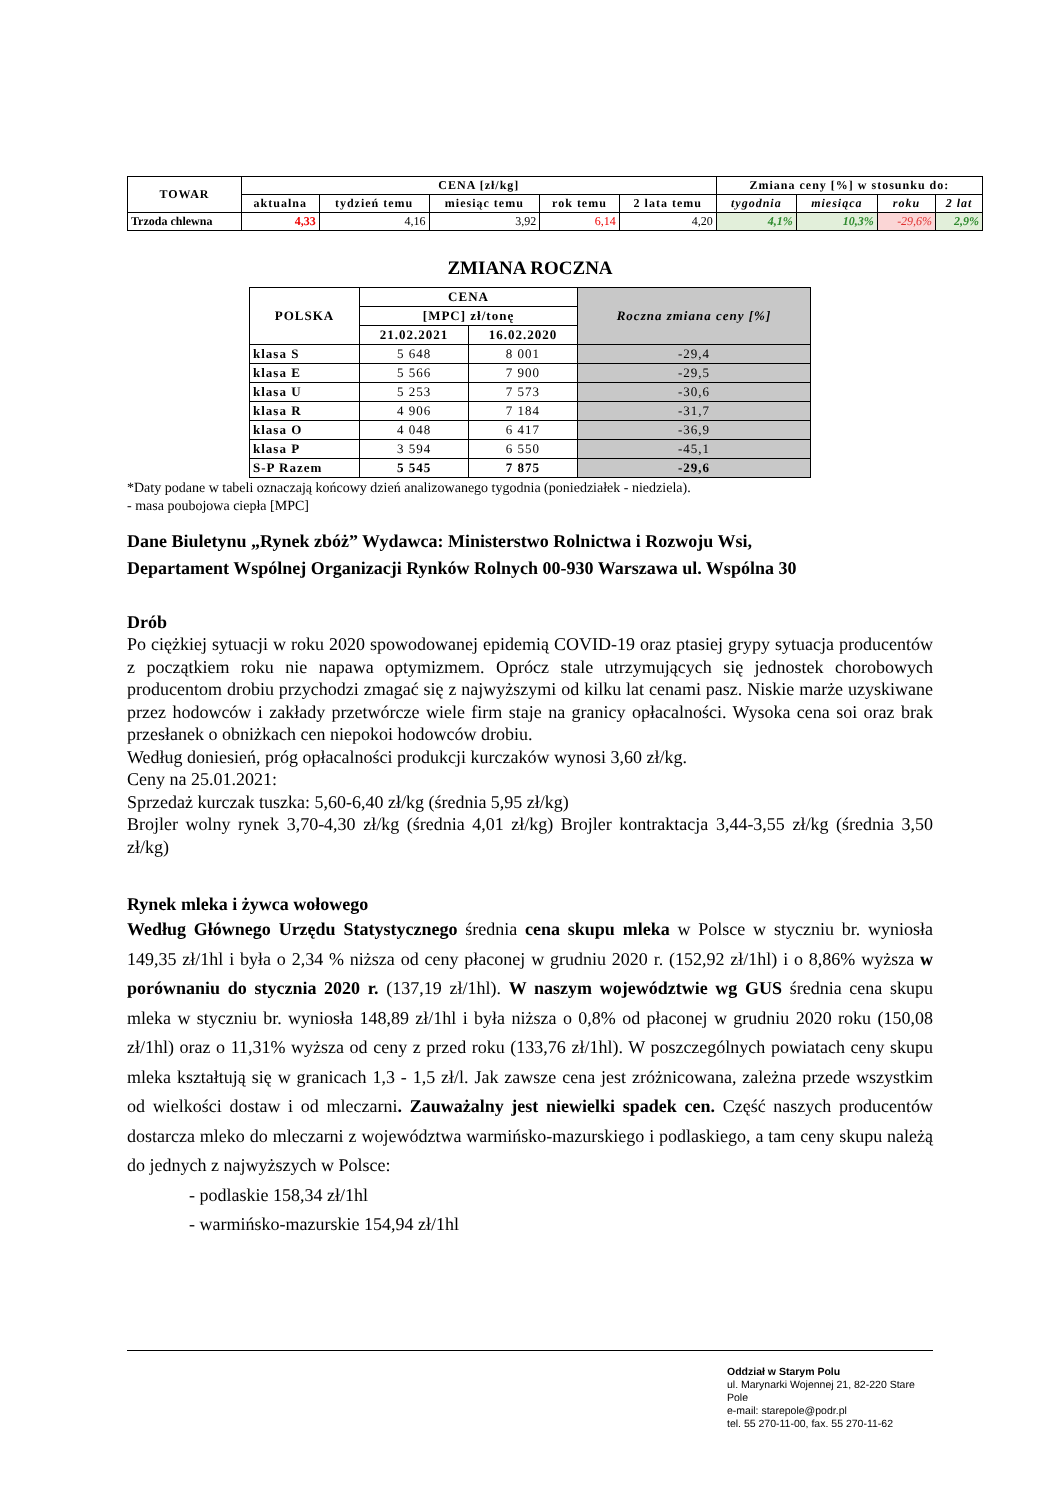| TOWAR | CENA [zł/kg] | | | | | Zmiana ceny [%] w stosunku do: | | | |
| --- | --- | --- | --- | --- | --- | --- | --- | --- | --- |
| | aktualna | tydzień temu | miesiąc temu | rok temu | 2 lata temu | tygodnia | miesiąca | roku | 2 lat |
| Trzoda chlewna | 4,33 | 4,16 | 3,92 | 6,14 | 4,20 | 4,1% | 10,3% | -29,6% | 2,9% |
ZMIANA ROCZNA
| POLSKA | CENA | | Roczna zmiana ceny [%] |
| --- | --- | --- | --- |
| | [MPC] zł/tonę | | |
| | 21.02.2021 | 16.02.2020 | |
| klasa S | 5 648 | 8 001 | -29,4 |
| klasa E | 5 566 | 7 900 | -29,5 |
| klasa U | 5 253 | 7 573 | -30,6 |
| klasa R | 4 906 | 7 184 | -31,7 |
| klasa O | 4 048 | 6 417 | -36,9 |
| klasa P | 3 594 | 6 550 | -45,1 |
| S-P Razem | 5 545 | 7 875 | -29,6 |
*Daty podane w tabeli oznaczają końcowy dzień analizowanego tygodnia (poniedziałek - niedziela).
- masa poubojowa ciepła [MPC]
Dane Biuletynu „Rynek zbóż” Wydawca: Ministerstwo Rolnictwa i Rozwoju Wsi,
Departament Wspólnej Organizacji Rynków Rolnych 00-930 Warszawa ul. Wspólna 30
Drób
Po ciężkiej sytuacji w roku 2020 spowodowanej epidemią COVID-19 oraz ptasiej grypy sytuacja producentów z początkiem roku nie napawa optymizmem. Oprócz stale utrzymujących się jednostek chorobowych producentom drobiu przychodzi zmagać się z najwyższymi od kilku lat cenami pasz. Niskie marże uzyskiwane przez hodowców i zakłady przetwórcze wiele firm staje na granicy opłacalności. Wysoka cena soi oraz brak przesłanek o obniżkach cen niepokoi hodowców drobiu.
Według doniesień, próg opłacalności produkcji kurczaków wynosi 3,60 zł/kg.
Ceny na 25.01.2021:
Sprzedaż kurczak tuszka: 5,60-6,40 zł/kg (średnia 5,95 zł/kg)
Brojler wolny rynek 3,70-4,30 zł/kg (średnia 4,01 zł/kg) Brojler kontraktacja 3,44-3,55 zł/kg (średnia 3,50 zł/kg)
Rynek mleka i żywca wołowego
Według Głównego Urzędu Statystycznego średnia cena skupu mleka w Polsce w styczniu br. wyniosła 149,35 zł/1hl i była o 2,34 % niższa od ceny płaconej w grudniu 2020 r. (152,92 zł/1hl) i o 8,86% wyższa w porównaniu do stycznia 2020 r. (137,19 zł/1hl). W naszym województwie wg GUS średnia cena skupu mleka w styczniu br. wyniosła 148,89 zł/1hl i była niższa o 0,8% od płaconej w grudniu 2020 roku (150,08 zł/1hl) oraz o 11,31% wyższa od ceny z przed roku (133,76 zł/1hl). W poszczególnych powiatach ceny skupu mleka kształtują się w granicach 1,3 - 1,5 zł/l. Jak zawsze cena jest zróżnicowana, zależna przede wszystkim od wielkości dostaw i od mleczarni. Zauważalny jest niewielki spadek cen. Część naszych producentów dostarcza mleko do mleczarni z województwa warmińsko-mazurskiego i podlaskiego, a tam ceny skupu należą do jednych z najwyższych w Polsce:
- podlaskie 158,34 zł/1hl
- warmińsko-mazurskie 154,94 zł/1hl
Oddział w Starym Polu
ul. Marynarki Wojennej 21, 82-220 Stare Pole
e-mail: starepole@podr.pl
tel. 55 270-11-00, fax. 55 270-11-62